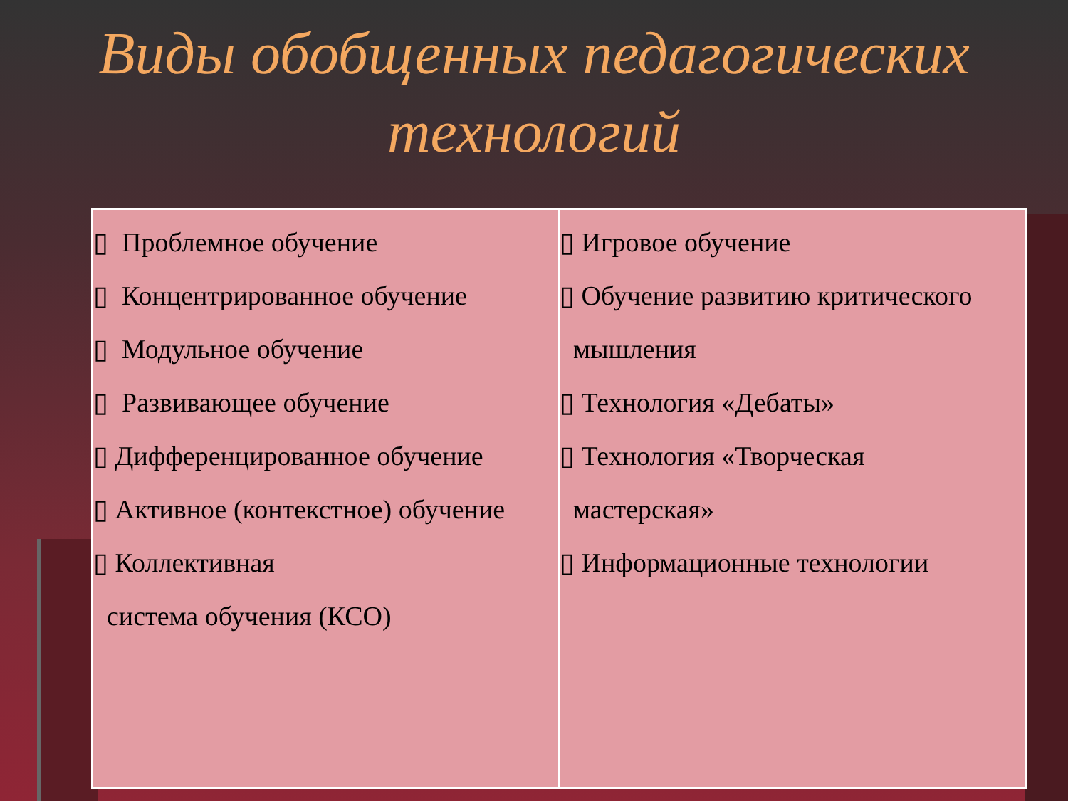Виды обобщенных педагогических технологий
| ▯ Проблемное обучение ▯ Концентрированное обучение ▯ Модульное обучение ▯ Развивающее обучение ▯ Дифференцированное обучение ▯ Активное (контекстное) обучение ▯ Коллективная система обучения (КСО) | ▯ Игровое обучение ▯ Обучение развитию критического мышления ▯ Технология «Дебаты» ▯ Технология «Творческая мастерская» ▯ Информационные технологии |